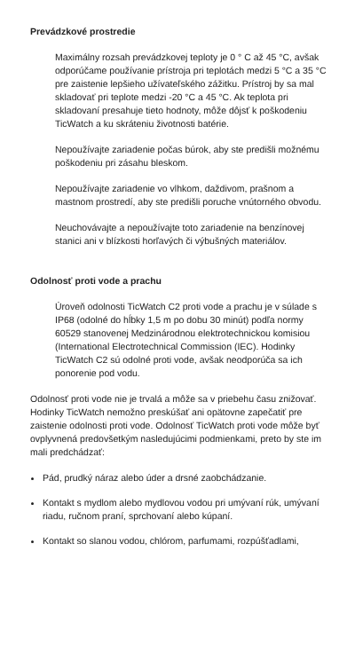Prevádzkové prostredie
Maximálny rozsah prevádzkovej teploty je 0 ° C až 45 °C, avšak odporúčame používanie prístroja pri teplotách medzi 5 °C a 35 °C pre zaistenie lepšieho užívateľského zážitku. Prístroj by sa mal skladovať pri teplote medzi -20 °C a 45 °C. Ak teplota pri skladovaní presahuje tieto hodnoty, môže dôjsť k poškodeniu TicWatch a ku skráteniu životnosti batérie.
Nepoužívajte zariadenie počas búrok, aby ste predišli možnému poškodeniu pri zásahu bleskom.
Nepoužívajte zariadenie vo vlhkom, daždivom, prašnom a mastnom prostredí, aby ste predišli poruche vnútorného obvodu.
Neuchovávajte a nepoužívajte toto zariadenie na benzínovej stanici ani v blízkosti horľavých či výbušných materiálov.
Odolnosť proti vode a prachu
Úroveň odolnosti TicWatch C2 proti vode a prachu je v súlade s IP68 (odolné do hĺbky 1,5 m po dobu 30 minút) podľa normy 60529 stanovenej Medzinárodnou elektrotechnickou komisiou (International Electrotechnical Commission (IEC). Hodinky TicWatch C2 sú odolné proti vode, avšak neodporúča sa ich ponorenie pod vodu.
Odolnosť proti vode nie je trvalá a môže sa v priebehu času znižovať. Hodinky TicWatch nemožno preskúšať ani opätovne zapečatiť pre zaistenie odolnosti proti vode. Odolnosť TicWatch proti vode môže byť ovplyvnená predovšetkým nasledujúcimi podmienkami, preto by ste im mali predchádzať:
Pád, prudký náraz alebo úder a drsné zaobchádzanie.
Kontakt s mydlom alebo mydlovou vodou pri umývaní rúk, umývaní riadu, ručnom praní, sprchovaní alebo kúpaní.
Kontakt so slanou vodou, chlórom, parfumami, rozpúšťadlami,